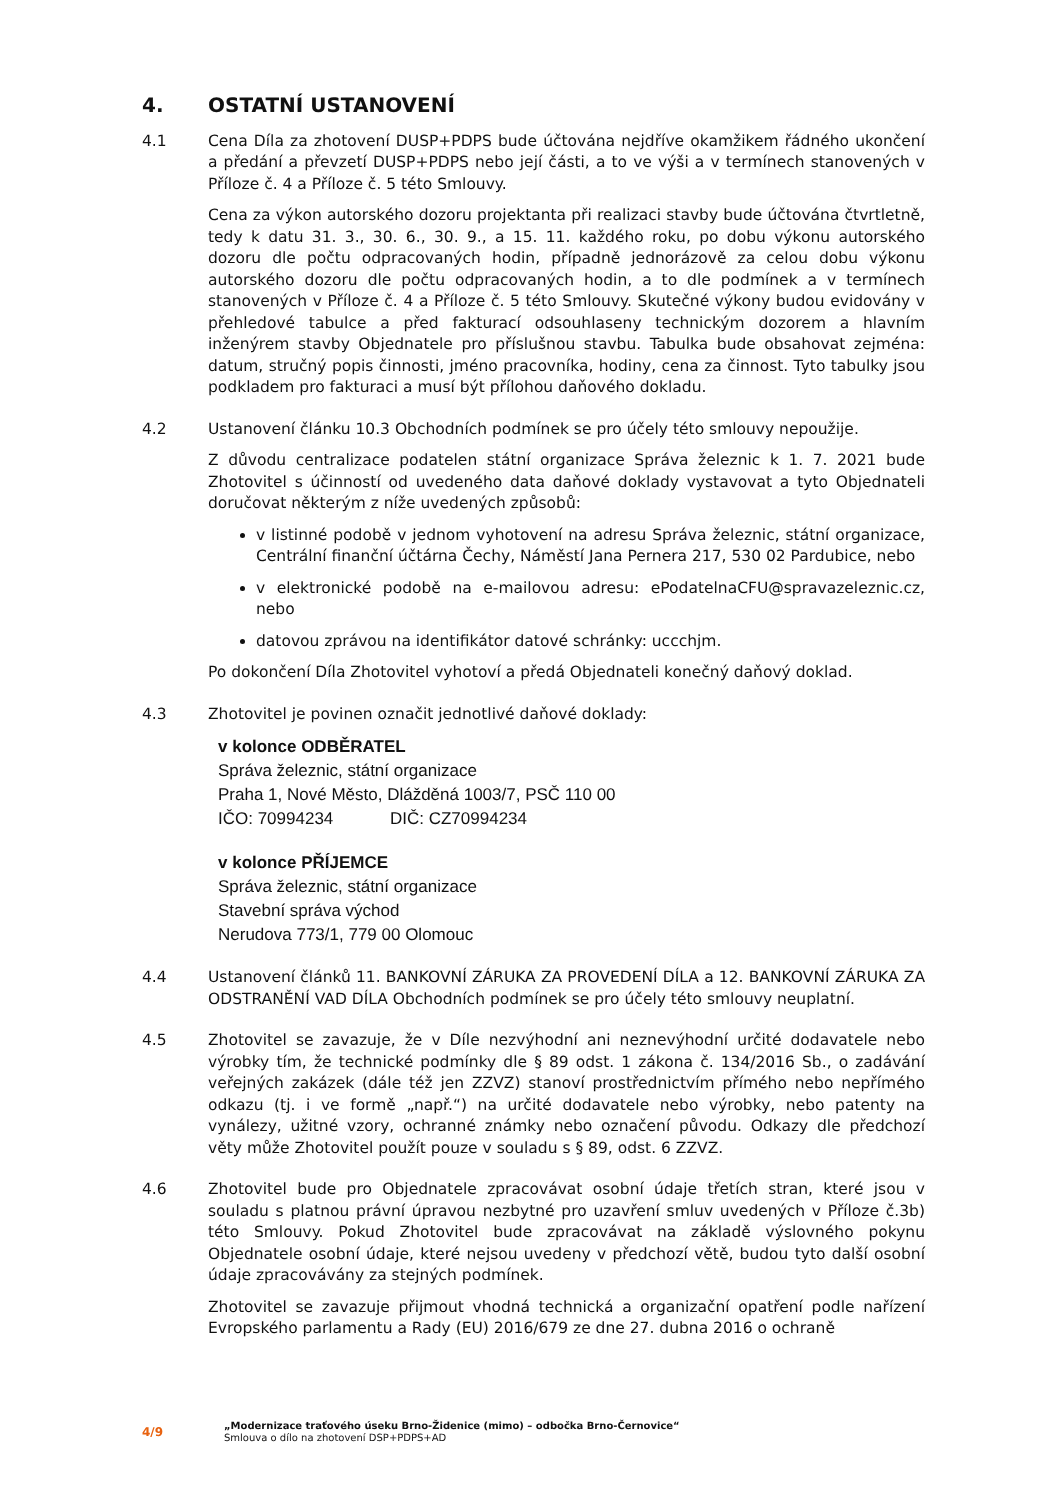4. OSTATNÍ USTANOVENÍ
4.1 Cena Díla za zhotovení DUSP+PDPS bude účtována nejdříve okamžikem řádného ukončení a předání a převzetí DUSP+PDPS nebo její části, a to ve výši a v termínech stanovených v Příloze č. 4 a Příloze č. 5 této Smlouvy.
Cena za výkon autorského dozoru projektanta při realizaci stavby bude účtována čtvrtletně, tedy k datu 31. 3., 30. 6., 30. 9., a 15. 11. každého roku, po dobu výkonu autorského dozoru dle počtu odpracovaných hodin, případně jednorázově za celou dobu výkonu autorského dozoru dle počtu odpracovaných hodin, a to dle podmínek a v termínech stanovených v Příloze č. 4 a Příloze č. 5 této Smlouvy. Skutečné výkony budou evidovány v přehledové tabulce a před fakturací odsouhlaseny technickým dozorem a hlavním inženýrem stavby Objednatele pro příslušnou stavbu. Tabulka bude obsahovat zejména: datum, stručný popis činnosti, jméno pracovníka, hodiny, cena za činnost. Tyto tabulky jsou podkladem pro fakturaci a musí být přílohou daňového dokladu.
4.2 Ustanovení článku 10.3 Obchodních podmínek se pro účely této smlouvy nepoužije.
Z důvodu centralizace podatelen státní organizace Správa železnic k 1. 7. 2021 bude Zhotovitel s účinností od uvedeného data daňové doklady vystavovat a tyto Objednateli doručovat některým z níže uvedených způsobů:
v listinné podobě v jednom vyhotovení na adresu Správa železnic, státní organizace, Centrální finanční účtárna Čechy, Náměstí Jana Pernera 217, 530 02 Pardubice, nebo
v elektronické podobě na e-mailovou adresu: ePodatelnaCFU@spravazeleznic.cz, nebo
datovou zprávou na identifikátor datové schránky: uccchjm.
Po dokončení Díla Zhotovitel vyhotoví a předá Objednateli konečný daňový doklad.
4.3 Zhotovitel je povinen označit jednotlivé daňové doklady:
v kolonce ODBĚRATEL
Správa železnic, státní organizace
Praha 1, Nové Město, Dlážděná 1003/7, PSČ 110 00
IČO: 70994234 DIČ: CZ70994234
v kolonce PŘÍJEMCE
Správa železnic, státní organizace
Stavební správa východ
Nerudova 773/1, 779 00 Olomouc
4.4 Ustanovení článků 11. BANKOVNÍ ZÁRUKA ZA PROVEDENÍ DÍLA a 12. BANKOVNÍ ZÁRUKA ZA ODSTRANĚNÍ VAD DÍLA Obchodních podmínek se pro účely této smlouvy neuplatní.
4.5 Zhotovitel se zavazuje, že v Díle nezvýhodní ani neznevýhodní určité dodavatele nebo výrobky tím, že technické podmínky dle § 89 odst. 1 zákona č. 134/2016 Sb., o zadávání veřejných zakázek (dále též jen ZZVZ) stanoví prostřednictvím přímého nebo nepřímého odkazu (tj. i ve formě „např.“) na určité dodavatele nebo výrobky, nebo patenty na vynálezy, užitné vzory, ochranné známky nebo označení původu. Odkazy dle předchozí věty může Zhotovitel použít pouze v souladu s § 89, odst. 6 ZZVZ.
4.6 Zhotovitel bude pro Objednatele zpracovávat osobní údaje třetích stran, které jsou v souladu s platnou právní úpravou nezbytné pro uzavření smluv uvedených v Příloze č.3b) této Smlouvy. Pokud Zhotovitel bude zpracovávat na základě výslovného pokynu Objednatele osobní údaje, které nejsou uvedeny v předchozí větě, budou tyto další osobní údaje zpracovávány za stejných podmínek.
Zhotovitel se zavazuje přijmout vhodná technická a organizační opatření podle nařízení Evropského parlamentu a Rady (EU) 2016/679 ze dne 27. dubna 2016 o ochraně
4/9
„Modernizace traťového úseku Brno-Židenice (mimo) – odbočka Brno-Černovice“
Smlouva o dílo na zhotovení DSP+PDPS+AD